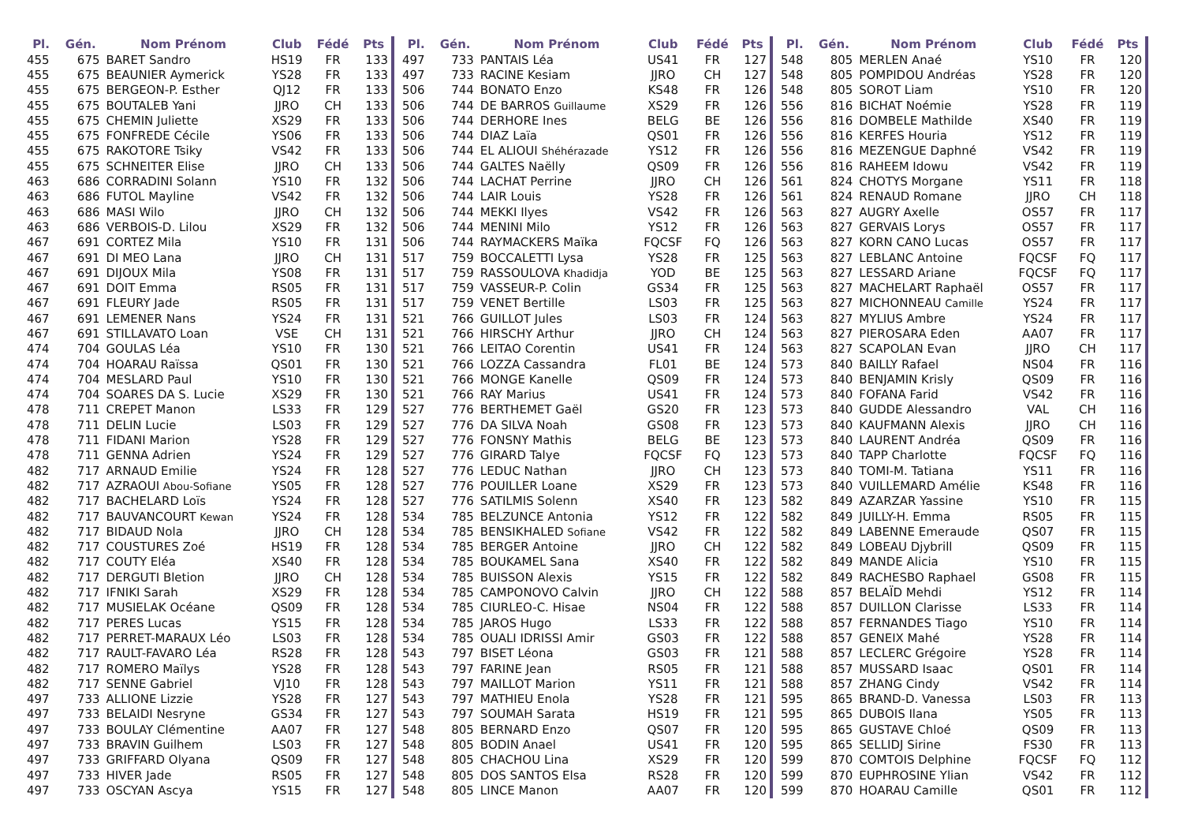| Pl. | Gén. | Nom Prénom | Club | Fédé | Pts |
| --- | --- | --- | --- | --- | --- |
| 455 | 675 | BARET Sandro | HS19 | FR | 133 |
| 455 | 675 | BEAUNIER Aymerick | YS28 | FR | 133 |
| 455 | 675 | BERGEON-P. Esther | QJ12 | FR | 133 |
| 455 | 675 | BOUTALEB Yani | JJRO | CH | 133 |
| 455 | 675 | CHEMIN Juliette | XS29 | FR | 133 |
| 455 | 675 | FONFREDE Cécile | YS06 | FR | 133 |
| 455 | 675 | RAKOTORE Tsiky | VS42 | FR | 133 |
| 455 | 675 | SCHNEITER Elise | JJRO | CH | 133 |
| 463 | 686 | CORRADINI Solann | YS10 | FR | 132 |
| 463 | 686 | FUTOL Mayline | VS42 | FR | 132 |
| 463 | 686 | MASI Wilo | JJRO | CH | 132 |
| 463 | 686 | VERBOIS-D. Lilou | XS29 | FR | 132 |
| 467 | 691 | CORTEZ Mila | YS10 | FR | 131 |
| 467 | 691 | DI MEO Lana | JJRO | CH | 131 |
| 467 | 691 | DIJOUX Mila | YS08 | FR | 131 |
| 467 | 691 | DOIT Emma | RS05 | FR | 131 |
| 467 | 691 | FLEURY Jade | RS05 | FR | 131 |
| 467 | 691 | LEMENER Nans | YS24 | FR | 131 |
| 467 | 691 | STILLAVATO Loan | VSE | CH | 131 |
| 474 | 704 | GOULAS Léa | YS10 | FR | 130 |
| 474 | 704 | HOARAU Raïssa | QS01 | FR | 130 |
| 474 | 704 | MESLARD Paul | YS10 | FR | 130 |
| 474 | 704 | SOARES DA S. Lucie | XS29 | FR | 130 |
| 478 | 711 | CREPET Manon | LS33 | FR | 129 |
| 478 | 711 | DELIN Lucie | LS03 | FR | 129 |
| 478 | 711 | FIDANI Marion | YS28 | FR | 129 |
| 478 | 711 | GENNA Adrien | YS24 | FR | 129 |
| 482 | 717 | ARNAUD Emilie | YS24 | FR | 128 |
| 482 | 717 | AZRAOUI Abou-Sofiane | YS05 | FR | 128 |
| 482 | 717 | BACHELARD Loïs | YS24 | FR | 128 |
| 482 | 717 | BAUVANCOURT Kewan | YS24 | FR | 128 |
| 482 | 717 | BIDAUD Nola | JJRO | CH | 128 |
| 482 | 717 | COUSTURES Zoé | HS19 | FR | 128 |
| 482 | 717 | COUTY Eléa | XS40 | FR | 128 |
| 482 | 717 | DERGUTI Bletion | JJRO | CH | 128 |
| 482 | 717 | IFNIKI Sarah | XS29 | FR | 128 |
| 482 | 717 | MUSIELAK Océane | QS09 | FR | 128 |
| 482 | 717 | PERES Lucas | YS15 | FR | 128 |
| 482 | 717 | PERRET-MARAUX Léo | LS03 | FR | 128 |
| 482 | 717 | RAULT-FAVARO Léa | RS28 | FR | 128 |
| 482 | 717 | ROMERO Maïlys | YS28 | FR | 128 |
| 482 | 717 | SENNE Gabriel | VJ10 | FR | 128 |
| 497 | 733 | ALLIONE Lizzie | YS28 | FR | 127 |
| 497 | 733 | BELAIDI Nesryne | GS34 | FR | 127 |
| 497 | 733 | BOULAY Clémentine | AA07 | FR | 127 |
| 497 | 733 | BRAVIN Guilhem | LS03 | FR | 127 |
| 497 | 733 | GRIFFARD Olyana | QS09 | FR | 127 |
| 497 | 733 | HIVER Jade | RS05 | FR | 127 |
| 497 | 733 | OSCYAN Ascya | YS15 | FR | 127 |
| Pl. | Gén. | Nom Prénom | Club | Fédé | Pts |
| --- | --- | --- | --- | --- | --- |
| 497 | 733 | PANTAIS Léa | US41 | FR | 127 |
| 497 | 733 | RACINE Kesiam | JJRO | CH | 127 |
| 506 | 744 | BONATO Enzo | KS48 | FR | 126 |
| 506 | 744 | DE BARROS Guillaume | XS29 | FR | 126 |
| 506 | 744 | DERHORE Ines | BELG | BE | 126 |
| 506 | 744 | DIAZ Laïa | QS01 | FR | 126 |
| 506 | 744 | EL ALIOUI Shéhérazade | YS12 | FR | 126 |
| 506 | 744 | GALTES Naëlly | QS09 | FR | 126 |
| 506 | 744 | LACHAT Perrine | JJRO | CH | 126 |
| 506 | 744 | LAIR Louis | YS28 | FR | 126 |
| 506 | 744 | MEKKI Ilyes | VS42 | FR | 126 |
| 506 | 744 | MENINI Milo | YS12 | FR | 126 |
| 506 | 744 | RAYMACKERS Maïka | FQCSF | FQ | 126 |
| 517 | 759 | BOCCALETTI Lysa | YS28 | FR | 125 |
| 517 | 759 | RASSOULOVA Khadidja | YOD | BE | 125 |
| 517 | 759 | VASSEUR-P. Colin | GS34 | FR | 125 |
| 517 | 759 | VENET Bertille | LS03 | FR | 125 |
| 521 | 766 | GUILLOT Jules | LS03 | FR | 124 |
| 521 | 766 | HIRSCHY Arthur | JJRO | CH | 124 |
| 521 | 766 | LEITAO Corentin | US41 | FR | 124 |
| 521 | 766 | LOZZA Cassandra | FL01 | BE | 124 |
| 521 | 766 | MONGE Kanelle | QS09 | FR | 124 |
| 521 | 766 | RAY Marius | US41 | FR | 124 |
| 527 | 776 | BERTHEMET Gaël | GS20 | FR | 123 |
| 527 | 776 | DA SILVA Noah | GS08 | FR | 123 |
| 527 | 776 | FONSNY Mathis | BELG | BE | 123 |
| 527 | 776 | GIRARD Talye | FQCSF | FQ | 123 |
| 527 | 776 | LEDUC Nathan | JJRO | CH | 123 |
| 527 | 776 | POUILLER Loane | XS29 | FR | 123 |
| 527 | 776 | SATILMIS Solenn | XS40 | FR | 123 |
| 534 | 785 | BELZUNCE Antonia | YS12 | FR | 122 |
| 534 | 785 | BENSIKHALED Sofiane | VS42 | FR | 122 |
| 534 | 785 | BERGER Antoine | JJRO | CH | 122 |
| 534 | 785 | BOUKAMEL Sana | XS40 | FR | 122 |
| 534 | 785 | BUISSON Alexis | YS15 | FR | 122 |
| 534 | 785 | CAMPONOVO Calvin | JJRO | CH | 122 |
| 534 | 785 | CIURLEO-C. Hisae | NS04 | FR | 122 |
| 534 | 785 | JAROS Hugo | LS33 | FR | 122 |
| 534 | 785 | OUALI IDRISSI Amir | GS03 | FR | 122 |
| 543 | 797 | BISET Léona | GS03 | FR | 121 |
| 543 | 797 | FARINE Jean | RS05 | FR | 121 |
| 543 | 797 | MAILLOT Marion | YS11 | FR | 121 |
| 543 | 797 | MATHIEU Enola | YS28 | FR | 121 |
| 543 | 797 | SOUMAH Sarata | HS19 | FR | 121 |
| 548 | 805 | BERNARD Enzo | QS07 | FR | 120 |
| 548 | 805 | BODIN Anael | US41 | FR | 120 |
| 548 | 805 | CHACHOU Lina | XS29 | FR | 120 |
| 548 | 805 | DOS SANTOS Elsa | RS28 | FR | 120 |
| 548 | 805 | LINCE Manon | AA07 | FR | 120 |
| Pl. | Gén. | Nom Prénom | Club | Fédé | Pts |
| --- | --- | --- | --- | --- | --- |
| 548 | 805 | MERLEN Anaé | YS10 | FR | 120 |
| 548 | 805 | POMPIDOU Andréas | YS28 | FR | 120 |
| 548 | 805 | SOROT Liam | YS10 | FR | 120 |
| 556 | 816 | BICHAT Noémie | YS28 | FR | 119 |
| 556 | 816 | DOMBELE Mathilde | XS40 | FR | 119 |
| 556 | 816 | KERFES Houria | YS12 | FR | 119 |
| 556 | 816 | MEZENGUE Daphné | VS42 | FR | 119 |
| 556 | 816 | RAHEEM Idowu | VS42 | FR | 119 |
| 561 | 824 | CHOTYS Morgane | YS11 | FR | 118 |
| 561 | 824 | RENAUD Romane | JJRO | CH | 118 |
| 563 | 827 | AUGRY Axelle | OS57 | FR | 117 |
| 563 | 827 | GERVAIS Lorys | OS57 | FR | 117 |
| 563 | 827 | KORN CANO Lucas | OS57 | FR | 117 |
| 563 | 827 | LEBLANC Antoine | FQCSF | FQ | 117 |
| 563 | 827 | LESSARD Ariane | FQCSF | FQ | 117 |
| 563 | 827 | MACHELART Raphaël | OS57 | FR | 117 |
| 563 | 827 | MICHONNEAU Camille | YS24 | FR | 117 |
| 563 | 827 | MYLIUS Ambre | YS24 | FR | 117 |
| 563 | 827 | PIEROSARA Eden | AA07 | FR | 117 |
| 563 | 827 | SCAPOLAN Evan | JJRO | CH | 117 |
| 573 | 840 | BAILLY Rafael | NS04 | FR | 116 |
| 573 | 840 | BENJAMIN Krisly | QS09 | FR | 116 |
| 573 | 840 | FOFANA Farid | VS42 | FR | 116 |
| 573 | 840 | GUDDE Alessandro | VAL | CH | 116 |
| 573 | 840 | KAUFMANN Alexis | JJRO | CH | 116 |
| 573 | 840 | LAURENT Andréa | QS09 | FR | 116 |
| 573 | 840 | TAPP Charlotte | FQCSF | FQ | 116 |
| 573 | 840 | TOMI-M. Tatiana | YS11 | FR | 116 |
| 573 | 840 | VUILLEMARD Amélie | KS48 | FR | 116 |
| 582 | 849 | AZARZAR Yassine | YS10 | FR | 115 |
| 582 | 849 | JUILLY-H. Emma | RS05 | FR | 115 |
| 582 | 849 | LABENNE Emeraude | QS07 | FR | 115 |
| 582 | 849 | LOBEAU Djybrill | QS09 | FR | 115 |
| 582 | 849 | MANDE Alicia | YS10 | FR | 115 |
| 582 | 849 | RACHESBO Raphael | GS08 | FR | 115 |
| 588 | 857 | BELAÏD Mehdi | YS12 | FR | 114 |
| 588 | 857 | DUILLON Clarisse | LS33 | FR | 114 |
| 588 | 857 | FERNANDES Tiago | YS10 | FR | 114 |
| 588 | 857 | GENEIX Mahé | YS28 | FR | 114 |
| 588 | 857 | LECLERC Grégoire | YS28 | FR | 114 |
| 588 | 857 | MUSSARD Isaac | QS01 | FR | 114 |
| 588 | 857 | ZHANG Cindy | VS42 | FR | 114 |
| 595 | 865 | BRAND-D. Vanessa | LS03 | FR | 113 |
| 595 | 865 | DUBOIS Ilana | YS05 | FR | 113 |
| 595 | 865 | GUSTAVE Chloé | QS09 | FR | 113 |
| 595 | 865 | SELLIDJ Sirine | FS30 | FR | 113 |
| 599 | 870 | COMTOIS Delphine | FQCSF | FQ | 112 |
| 599 | 870 | EUPHROSINE Ylian | VS42 | FR | 112 |
| 599 | 870 | HOARAU Camille | QS01 | FR | 112 |